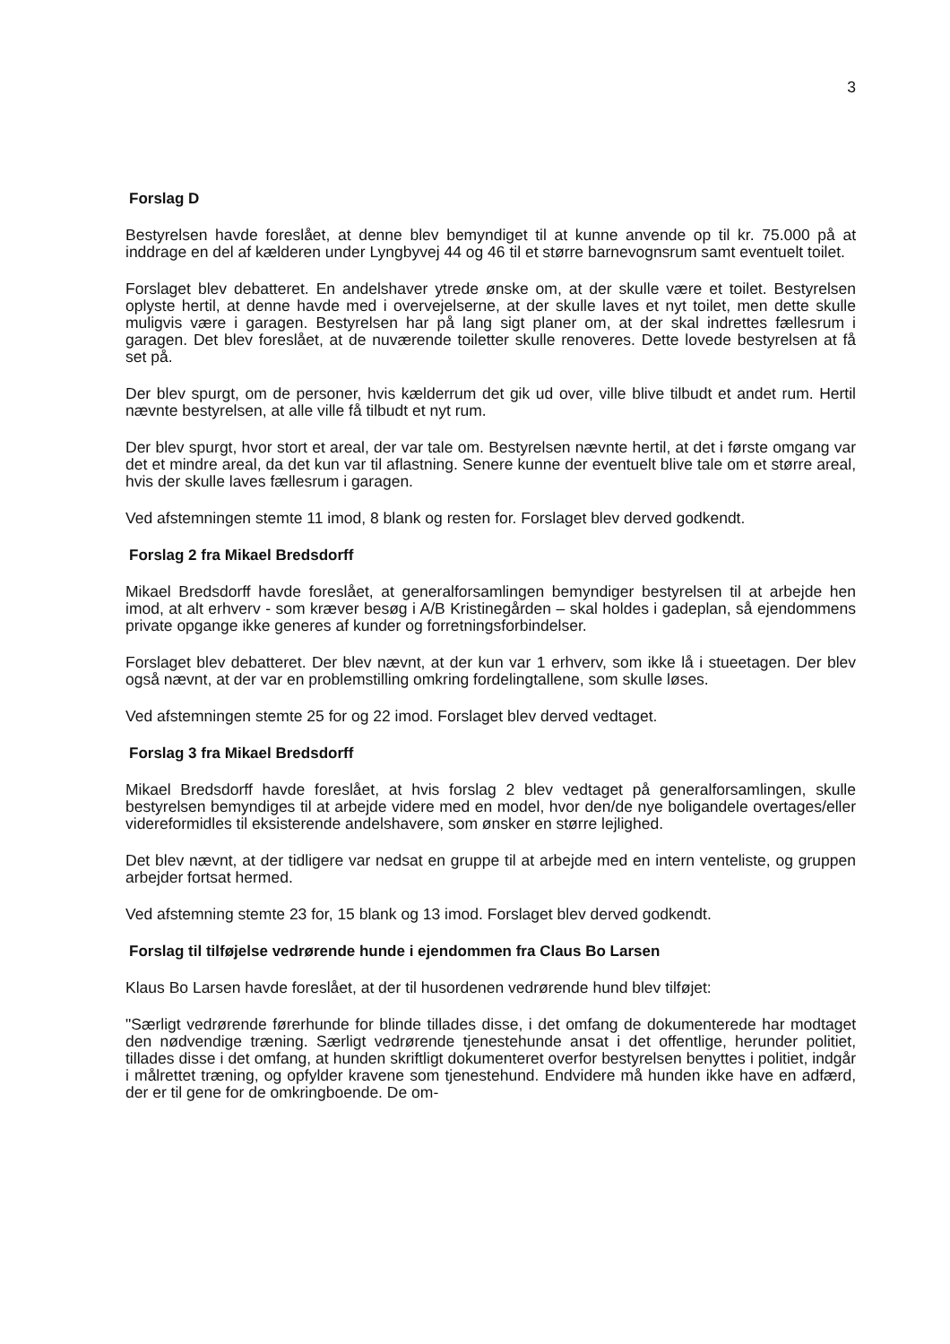3
Forslag D
Bestyrelsen havde foreslået, at denne blev bemyndiget til at kunne anvende op til kr. 75.000 på at inddrage en del af kælderen under Lyngbyvej 44 og 46 til et større barnevognsrum samt eventuelt toilet.
Forslaget blev debatteret. En andelshaver ytrede ønske om, at der skulle være et toilet. Bestyrelsen oplyste hertil, at denne havde med i overvejelserne, at der skulle laves et nyt toilet, men dette skulle muligvis være i garagen. Bestyrelsen har på lang sigt planer om, at der skal indrettes fællesrum i garagen. Det blev foreslået, at de nuværende toiletter skulle renoveres. Dette lovede bestyrelsen at få set på.
Der blev spurgt, om de personer, hvis kælderrum det gik ud over, ville blive tilbudt et andet rum. Hertil nævnte bestyrelsen, at alle ville få tilbudt et nyt rum.
Der blev spurgt, hvor stort et areal, der var tale om. Bestyrelsen nævnte hertil, at det i første omgang var det et mindre areal, da det kun var til aflastning. Senere kunne der eventuelt blive tale om et større areal, hvis der skulle laves fællesrum i garagen.
Ved afstemningen stemte 11 imod, 8 blank og resten for. Forslaget blev derved godkendt.
Forslag 2 fra Mikael Bredsdorff
Mikael Bredsdorff havde foreslået, at generalforsamlingen bemyndiger bestyrelsen til at arbejde hen imod, at alt erhverv - som kræver besøg i A/B Kristinegården – skal holdes i gadeplan, så ejendommens private opgange ikke generes af kunder og forretningsforbindelser.
Forslaget blev debatteret. Der blev nævnt, at der kun var 1 erhverv, som ikke lå i stueetagen. Der blev også nævnt, at der var en problemstilling omkring fordelingtallene, som skulle løses.
Ved afstemningen stemte 25 for og 22 imod. Forslaget blev derved vedtaget.
Forslag 3 fra Mikael Bredsdorff
Mikael Bredsdorff havde foreslået, at hvis forslag 2 blev vedtaget på generalforsamlingen, skulle bestyrelsen bemyndiges til at arbejde videre med en model, hvor den/de nye boligandele overtages/eller videreformidles til eksisterende andelshavere, som ønsker en større lejlighed.
Det blev nævnt, at der tidligere var nedsat en gruppe til at arbejde med en intern venteliste, og gruppen arbejder fortsat hermed.
Ved afstemning stemte 23 for, 15 blank og 13 imod. Forslaget blev derved godkendt.
Forslag til tilføjelse vedrørende hunde i ejendommen fra Claus Bo Larsen
Klaus Bo Larsen havde foreslået, at der til husordenen vedrørende hund blev tilføjet:
"Særligt vedrørende førerhunde for blinde tillades disse, i det omfang de dokumenterede har modtaget den nødvendige træning. Særligt vedrørende tjenestehunde ansat i det offentlige, herunder politiet, tillades disse i det omfang, at hunden skriftligt dokumenteret overfor bestyrelsen benyttes i politiet, indgår i målrettet træning, og opfylder kravene som tjenestehund. Endvidere må hunden ikke have en adfærd, der er til gene for de omkringboende. De om-